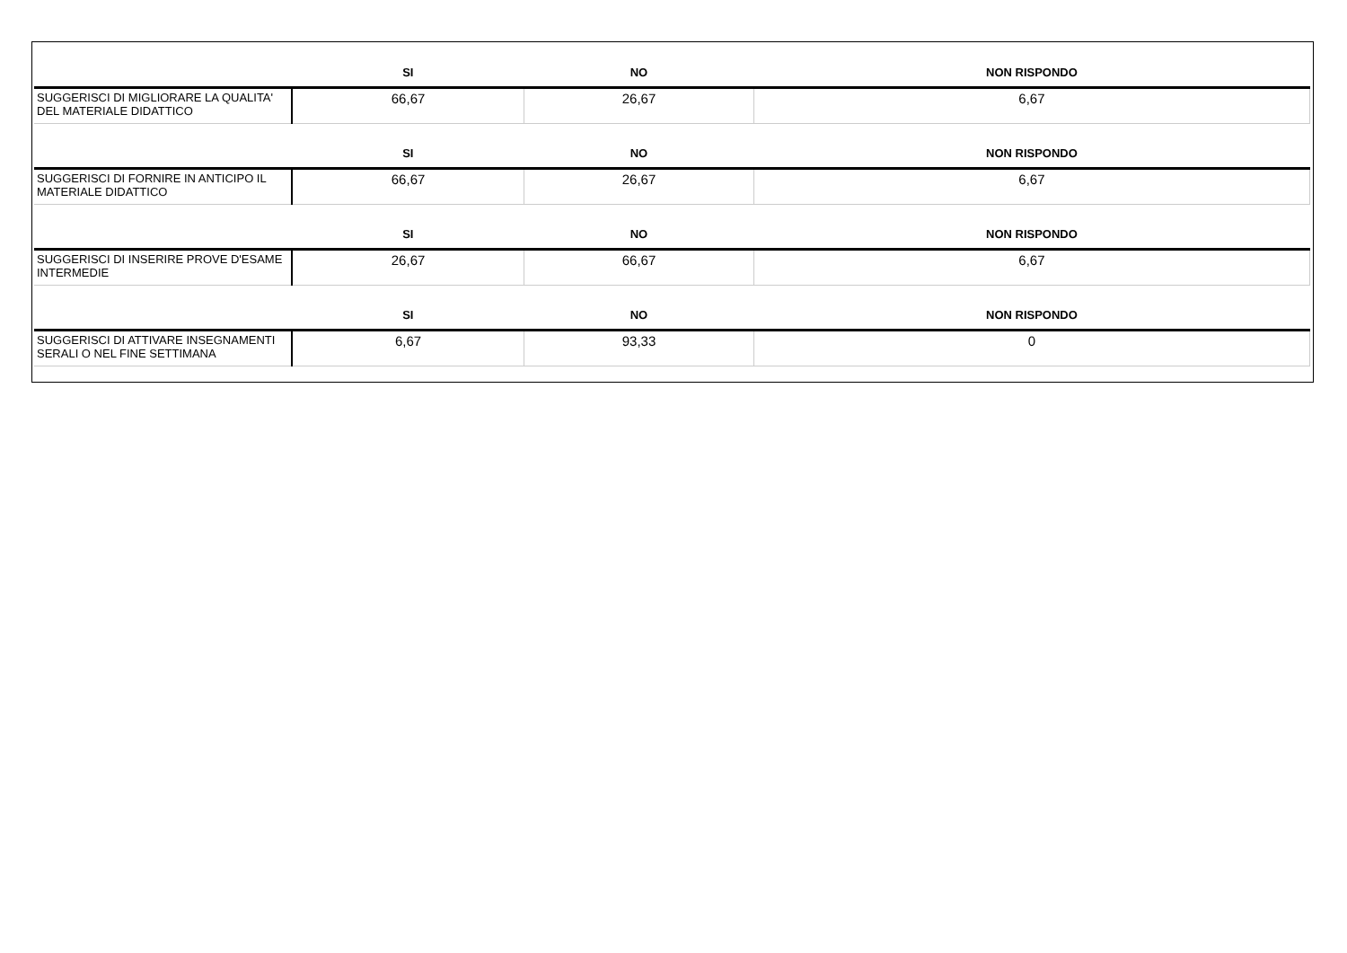| | SI | NO | NON RISPONDO |
| --- | --- | --- | --- |
| SUGGERISCI DI MIGLIORARE LA QUALITA' DEL MATERIALE DIDATTICO | 66,67 | 26,67 | 6,67 |
| | SI | NO | NON RISPONDO |
| SUGGERISCI DI FORNIRE IN ANTICIPO IL MATERIALE DIDATTICO | 66,67 | 26,67 | 6,67 |
| | SI | NO | NON RISPONDO |
| SUGGERISCI DI INSERIRE PROVE D'ESAME INTERMEDIE | 26,67 | 66,67 | 6,67 |
| | SI | NO | NON RISPONDO |
| SUGGERISCI DI ATTIVARE INSEGNAMENTI SERALI O NEL FINE SETTIMANA | 6,67 | 93,33 | 0 |